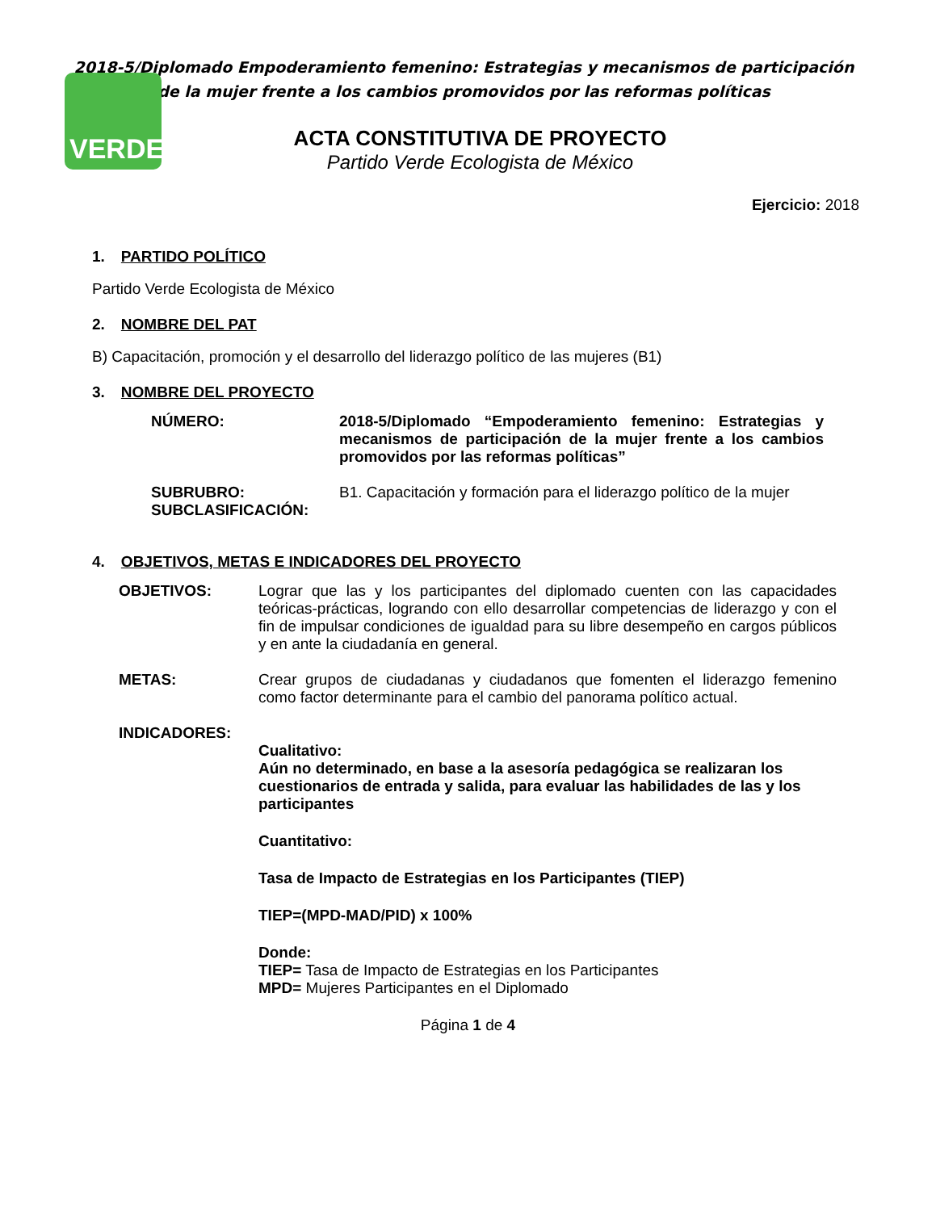VERDE
2018-5/Diplomado Empoderamiento femenino: Estrategias y mecanismos de participación de la mujer frente a los cambios promovidos por las reformas políticas
ACTA CONSTITUTIVA DE PROYECTO
Partido Verde Ecologista de México
Ejercicio: 2018
1. PARTIDO POLÍTICO
Partido Verde Ecologista de México
2. NOMBRE DEL PAT
B) Capacitación, promoción y el desarrollo del liderazgo político de las mujeres (B1)
3. NOMBRE DEL PROYECTO
NÚMERO: 2018-5/Diplomado “Empoderamiento femenino: Estrategias y mecanismos de participación de la mujer frente a los cambios promovidos por las reformas políticas”
SUBRUBRO: B1. Capacitación y formación para el liderazgo político de la mujer
SUBCLASIFICACIÓN:
4. OBJETIVOS, METAS E INDICADORES DEL PROYECTO
OBJETIVOS: Lograr que las y los participantes del diplomado cuenten con las capacidades teóricas-prácticas, logrando con ello desarrollar competencias de liderazgo y con el fin de impulsar condiciones de igualdad para su libre desempeño en cargos públicos y en ante la ciudadanía en general.
METAS: Crear grupos de ciudadanas y ciudadanos que fomenten el liderazgo femenino como factor determinante para el cambio del panorama político actual.
INDICADORES:
Cualitativo:
Aún no determinado, en base a la asesoría pedagógica se realizaran los cuestionarios de entrada y salida, para evaluar las habilidades de las y los participantes
Cuantitativo:
Tasa de Impacto de Estrategias en los Participantes (TIEP)
TIEP=(MPD-MAD/PID) x 100%
Donde:
TIEP= Tasa de Impacto de Estrategias en los Participantes
MPD= Mujeres Participantes en el Diplomado
Página 1 de 4